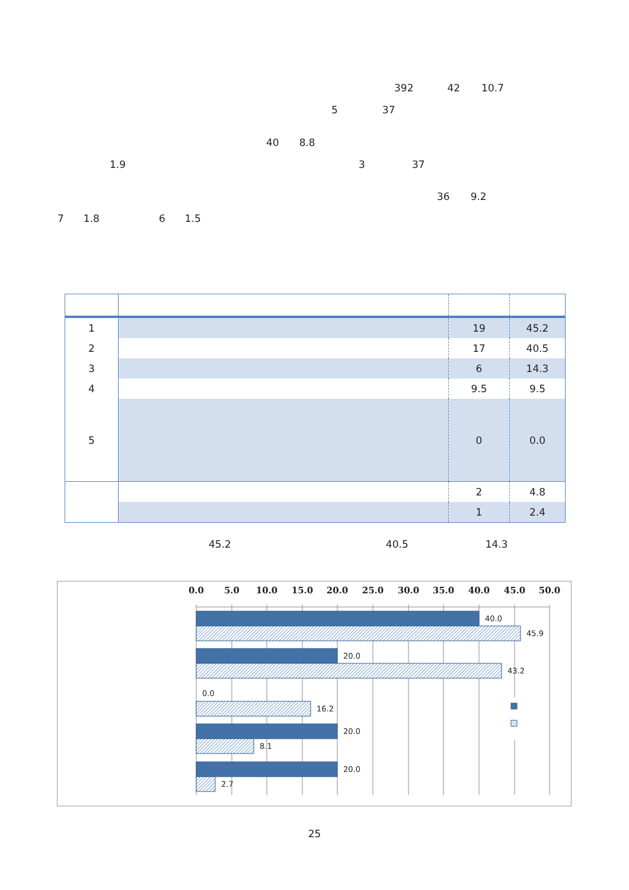392 42 10.7
5 37
40 8.8
1.9 3 37
36 9.2
7 1.8 6 1.5
| 1 | | 19 | 45.2 |
| 2 | | 17 | 40.5 |
| 3 | | 6 | 14.3 |
| 4 | | 9.5 | 9.5 |
| 5 | | 0 | 0.0 |
| | | 2 | 4.8 |
| | | 1 | 2.4 |
45.2 40.5 14.3
0.0
5.0
10.0
15.0
20.0
25.0
30.0
35.0
40.0
45.0
50.0
40.0
45.9
20.0
43.2
0.0
16.2
20.0
8.1
20.0
2.7
25